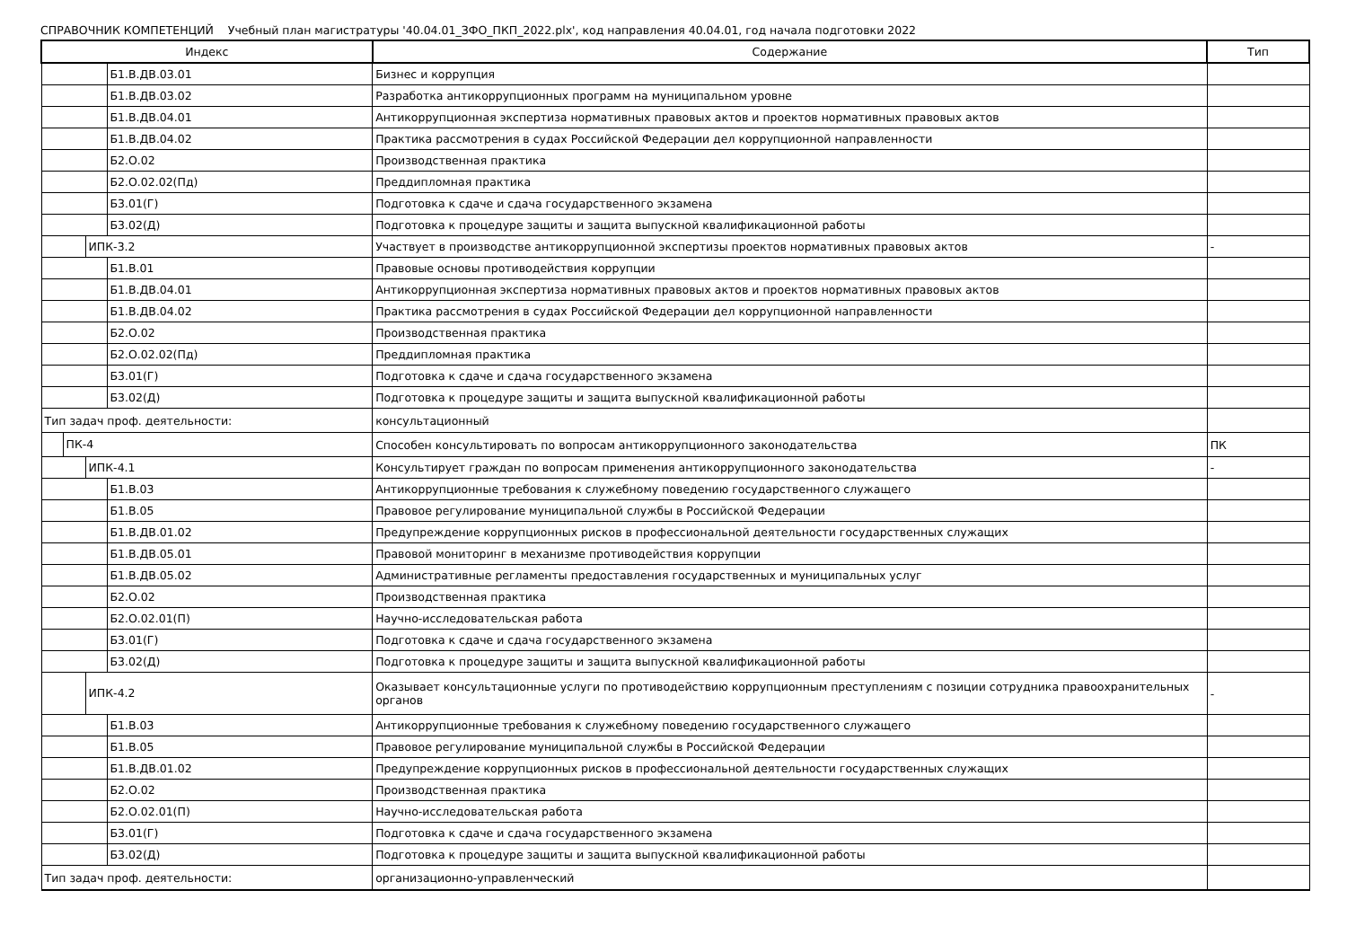СПРАВОЧНИК КОМПЕТЕНЦИЙ Учебный план магистратуры '40.04.01_ЗФО_ПКП_2022.plx', код направления 40.04.01, год начала подготовки 2022
| Индекс | Содержание | Тип |
| --- | --- | --- |
| Б1.В.ДВ.03.01 | Бизнес и коррупция | |
| Б1.В.ДВ.03.02 | Разработка антикоррупционных программ на муниципальном уровне | |
| Б1.В.ДВ.04.01 | Антикоррупционная экспертиза нормативных правовых актов и проектов нормативных правовых актов | |
| Б1.В.ДВ.04.02 | Практика рассмотрения в судах Российской Федерации дел коррупционной направленности | |
| Б2.О.02 | Производственная практика | |
| Б2.О.02.02(Пд) | Преддипломная практика | |
| Б3.01(Г) | Подготовка к сдаче и сдача государственного экзамена | |
| Б3.02(Д) | Подготовка к процедуре защиты и защита выпускной квалификационной работы | |
| ИПК-3.2 | Участвует в производстве антикоррупционной экспертизы проектов нормативных правовых актов | - |
| Б1.В.01 | Правовые основы противодействия коррупции | |
| Б1.В.ДВ.04.01 | Антикоррупционная экспертиза нормативных правовых актов и проектов нормативных правовых актов | |
| Б1.В.ДВ.04.02 | Практика рассмотрения в судах Российской Федерации дел коррупционной направленности | |
| Б2.О.02 | Производственная практика | |
| Б2.О.02.02(Пд) | Преддипломная практика | |
| Б3.01(Г) | Подготовка к сдаче и сдача государственного экзамена | |
| Б3.02(Д) | Подготовка к процедуре защиты и защита выпускной квалификационной работы | |
| Тип задач проф. деятельности: | консультационный | |
| ПК-4 | Способен консультировать по вопросам антикоррупционного законодательства | ПК |
| ИПК-4.1 | Консультирует граждан по вопросам применения антикоррупционного законодательства | - |
| Б1.В.03 | Антикоррупционные требования к служебному поведению государственного служащего | |
| Б1.В.05 | Правовое регулирование муниципальной службы в Российской Федерации | |
| Б1.В.ДВ.01.02 | Предупреждение коррупционных рисков в профессиональной деятельности государственных служащих | |
| Б1.В.ДВ.05.01 | Правовой мониторинг в механизме противодействия коррупции | |
| Б1.В.ДВ.05.02 | Административные регламенты предоставления государственных и муниципальных услуг | |
| Б2.О.02 | Производственная практика | |
| Б2.О.02.01(П) | Научно-исследовательская работа | |
| Б3.01(Г) | Подготовка к сдаче и сдача государственного экзамена | |
| Б3.02(Д) | Подготовка к процедуре защиты и защита выпускной квалификационной работы | |
| ИПК-4.2 | Оказывает консультационные услуги по противодействию коррупционным преступлениям с позиции сотрудника правоохранительных органов | - |
| Б1.В.03 | Антикоррупционные требования к служебному поведению государственного служащего | |
| Б1.В.05 | Правовое регулирование муниципальной службы в Российской Федерации | |
| Б1.В.ДВ.01.02 | Предупреждение коррупционных рисков в профессиональной деятельности государственных служащих | |
| Б2.О.02 | Производственная практика | |
| Б2.О.02.01(П) | Научно-исследовательская работа | |
| Б3.01(Г) | Подготовка к сдаче и сдача государственного экзамена | |
| Б3.02(Д) | Подготовка к процедуре защиты и защита выпускной квалификационной работы | |
| Тип задач проф. деятельности: | организационно-управленческий | |